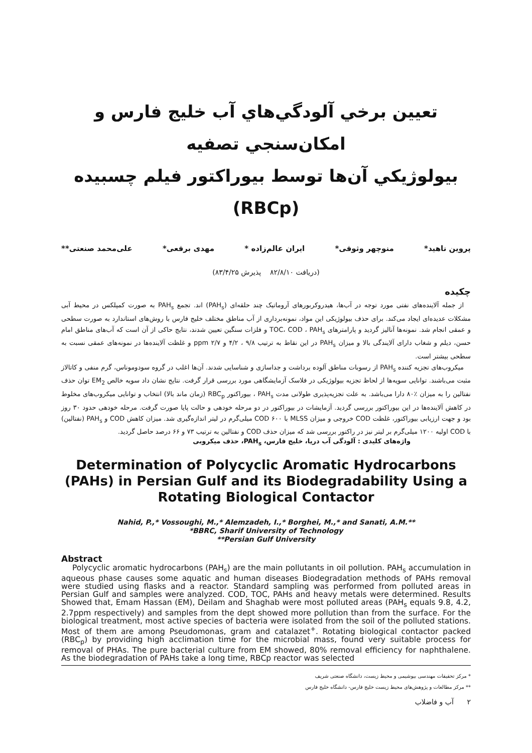تعیین برخي آلودگي‌هاي آب خليج فارس و امكان‌سنجي تصفيه
بيولوژيكي آن‌ها توسط بيوراكتور فيلم چسبيده (RBCp)
پروین ناهید* منوچهر وثوقی* ایران عالم‌زاده * مهدی برقعی* علی‌محمد صنعتی**
(دریافت ۸۲/۸/۱۰ پذیرش ۸۳/۴/۲۵)
چکیده
از جمله آلاینده‌های نفتی مورد توجه در آب‌ها، هیدروکربورهای آروماتیک چند حلقه‌ای (PAH<sub>s</sub>) اند. تجمع PAH<sub>s</sub> به صورت کمپلکس در محیط آبی مشکلات عدیده‌ای ایجاد می‌کند. برای حذف بیولوژیکی این مواد، نمونه‌برداری از آب مناطق مختلف خلیج فارس با روش‌های استاندارد به صورت سطحی و عمقی انجام شد. نمونه‌ها آنالیز گردید و پارامترهای TOC، COD ، PAH<sub>s</sub> و فلزات سنگین تعیین شدند، نتایج حاکی از آن است که آب‌های مناطق امام حسن، دیلم و شغاب دارای آلایندگی بالا و میزان PAH<sub>s</sub> در این نقاط به ترتیب ۹/۸ ، ۴/۲ و ۲/۷ ppm و غلظت آلاینده‌ها در نمونه‌های عمقی نسبت به سطحی بیشتر است.
میکروب‌های تجزیه کننده PAH<sub>s</sub> از رسوبات مناطق آلوده برداشت و جداسازی و شناسایی شدند. آن‌ها اغلب در گروه سودوموناس، گرم منفی و کاتالاز مثبت می‌باشند. توانایی سویه‌ها از لحاظ تجزیه بیولوژیکی در فلاسک آزمایشگاهی مورد بررسی قرار گرفت. نتایج نشان داد سویه خالص EM<sub>2</sub> توان حذف نفتالین را به میزان ٪۸۰ دارا می‌باشد. به علت تجزیه‌پذیری طولانی مدت PAH<sub>s</sub> ، بیوراکتور RBC<sub>p</sub> (زمان ماند بالا) انتخاب و توانایی میکروب‌های مخلوط در کاهش آلاینده‌ها در این بیوراکتور بررسی گردید. آزمایشات در بیوراکتور در دو مرحله خودهی و حالت پایا صورت گرفت. مرحله خودهی حدود ۳۰ روز بود و جهت ارزیابی بیوراکتور، غلظت COD خروجی و میزان MLSS با COD ۶۰۰ میلی‌گرم در لیتر اندازه‌گیری شد. میزان کاهش COD و PAH<sub>s</sub> (نفتالین) با COD اولیه ۱۲۰۰ میلی‌گرم بر لیتر نیز در راکتور بررسی شد که میزان حذف COD و نفتالین به ترتیب ۷۳ و ۶۶ درصد حاصل گردید.
واژه‌های کلیدی : آلودگی آب دریا، خلیج فارس، PAH<sub>s</sub>، حذف میکروبی
Determination of Polycyclic Aromatic Hydrocarbons (PAHs) in Persian Gulf and its Biodegradability Using a Rotating Biological Contactor
Nahid, P.,* Vossoughi, M.,* Alemzadeh, I.,* Borghei, M.,* and Sanati, A.M.**
*BBRC, Sharif University of Technology
**Persian Gulf University
Abstract
Polycyclic aromatic hydrocarbons (PAH<sub>s</sub>) are the main pollutants in oil pollution. PAH<sub>s</sub> accumulation in aqueous phase causes some aquatic and human diseases Biodegradation methods of PAHs removal were studied using flasks and a reactor. Standard sampling was performed from polluted areas in Persian Gulf and samples were analyzed. COD, TOC, PAHs and heavy metals were determined. Results Showed that, Emam Hassan (EM), Deilam and Shaghab were most polluted areas (PAH<sub>s</sub> equals 9.8, 4.2, 2.7ppm respectively) and samples from the dept showed more pollution than from the surface. For the biological treatment, most active species of bacteria were isolated from the soil of the polluted stations. Most of them are among Pseudomonas, gram and catalazet<sup>+</sup>. Rotating biological contactor packed (RBC<sub>p</sub>) by providing high acclimation time for the microbial mass, found very suitable process for removal of PHAs. The pure bacterial culture from EM showed, 80% removal efficiency for naphthalene. As the biodegradation of PAHs take a long time, RBCp reactor was selected
* مرکز تحقیقات مهندسی بیوشیمی و محیط زیست، دانشگاه صنعتی شریف
** مرکز مطالعات و پژوهش‌های محیط زیست خلیج فارس- دانشگاه خلیج فارس
۲ آب و فاضلاب